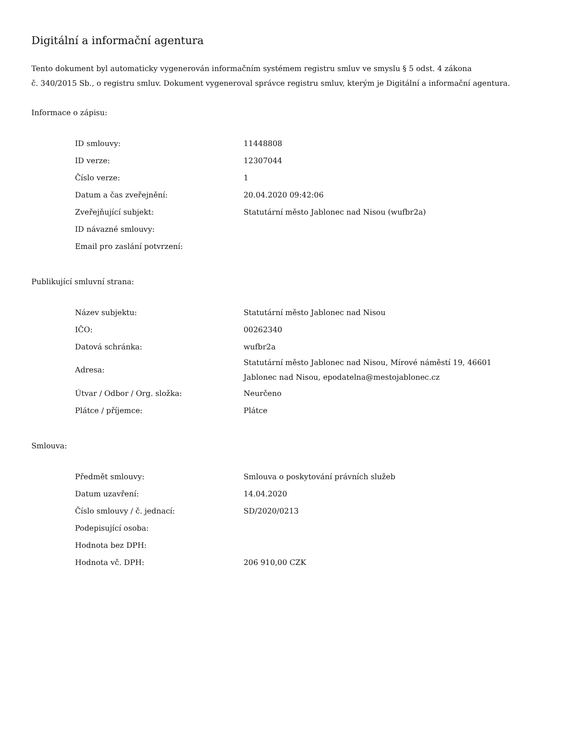Digitální a informační agentura
Tento dokument byl automaticky vygenerován informačním systémem registru smluv ve smyslu § 5 odst. 4 zákona
č. 340/2015 Sb., o registru smluv. Dokument vygeneroval správce registru smluv, kterým je Digitální a informační agentura.
Informace o zápisu:
| ID smlouvy: | 11448808 |
| ID verze: | 12307044 |
| Číslo verze: | 1 |
| Datum a čas zveřejnění: | 20.04.2020 09:42:06 |
| Zveřejňující subjekt: | Statutární město Jablonec nad Nisou (wufbr2a) |
| ID návazné smlouvy: | |
| Email pro zaslání potvrzení: | |
Publikující smluvní strana:
| Název subjektu: | Statutární město Jablonec nad Nisou |
| IČO: | 00262340 |
| Datová schránka: | wufbr2a |
| Adresa: | Statutární město Jablonec nad Nisou, Mírové náměstí 19, 46601 Jablonec nad Nisou, epodatelna@mestojablonec.cz |
| Útvar / Odbor / Org. složka: | Neurčeno |
| Plátce / příjemce: | Plátce |
Smlouva:
| Předmět smlouvy: | Smlouva o poskytování právních služeb |
| Datum uzavření: | 14.04.2020 |
| Číslo smlouvy / č. jednací: | SD/2020/0213 |
| Podepisující osoba: | |
| Hodnota bez DPH: | |
| Hodnota vč. DPH: | 206 910,00 CZK |